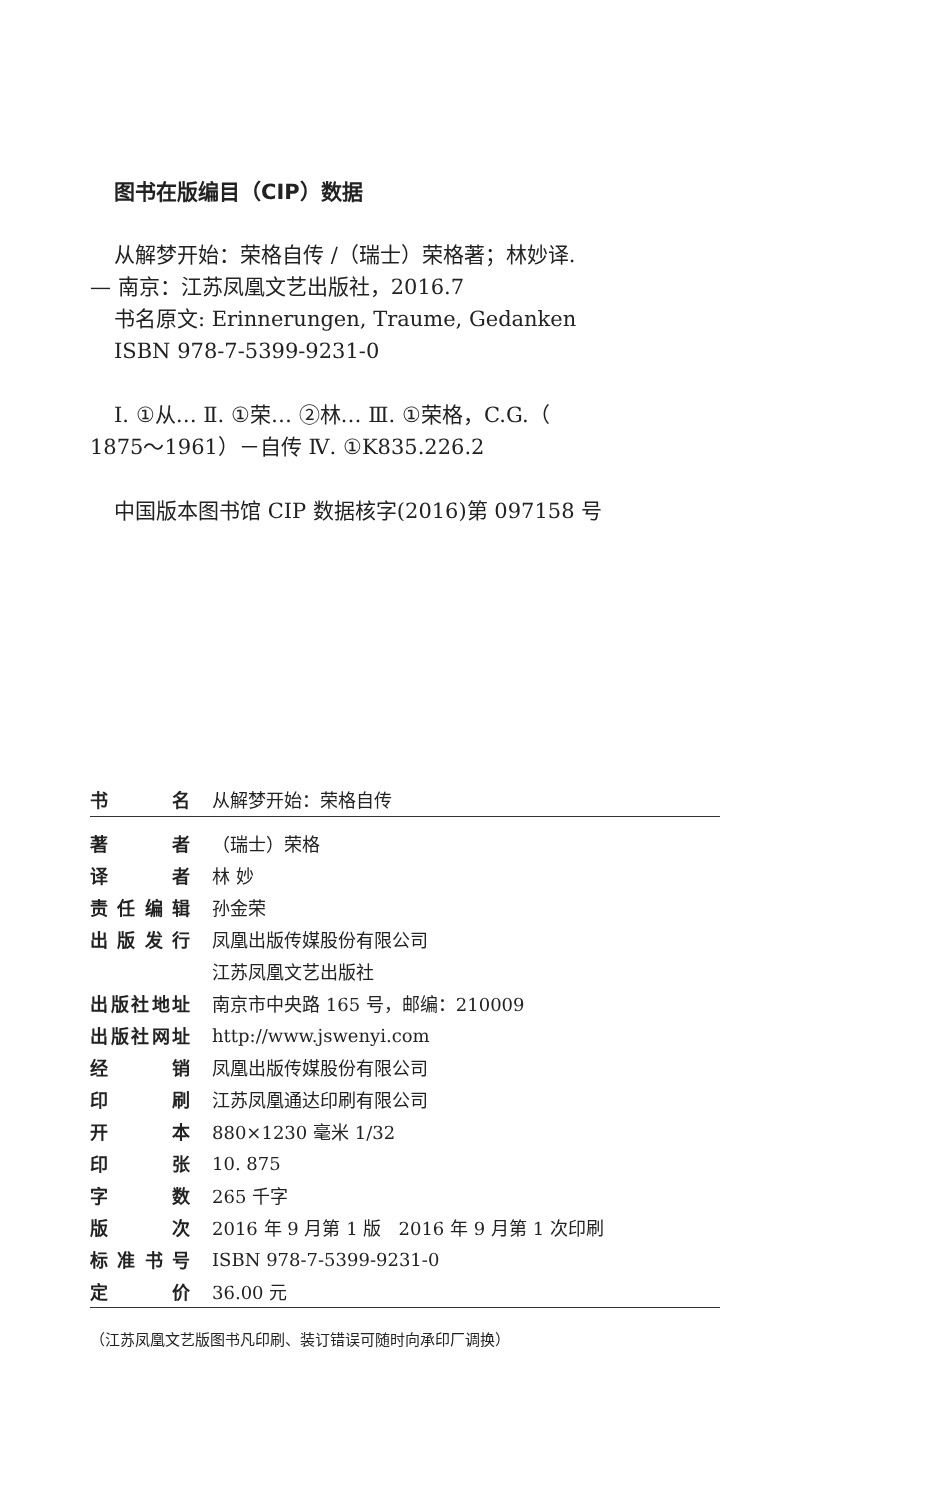图书在版编目（CIP）数据
从解梦开始：荣格自传 /（瑞士）荣格著；林妙译.
— 南京：江苏凤凰文艺出版社，2016.7
书名原文: Erinnerungen, Traume, Gedanken
ISBN 978-7-5399-9231-0
Ⅰ. ①从… Ⅱ. ①荣… ②林… Ⅲ. ①荣格，C.G.（
1875～1961）－自传 Ⅳ. ①K835.226.2
中国版本图书馆 CIP 数据核字(2016)第 097158 号
| 书名 | 从解梦开始：荣格自传 |
| 著者 | （瑞士）荣格 |
| 译者 | 林 妙 |
| 责任编辑 | 孙金荣 |
| 出版发行 | 凤凰出版传媒股份有限公司 |
| | 江苏凤凰文艺出版社 |
| 出版社地址 | 南京市中央路 165 号，邮编：210009 |
| 出版社网址 | http://www.jswenyi.com |
| 经销 | 凤凰出版传媒股份有限公司 |
| 印刷 | 江苏凤凰通达印刷有限公司 |
| 开本 | 880×1230 毫米 1/32 |
| 印张 | 10. 875 |
| 字数 | 265 千字 |
| 版次 | 2016 年 9 月第 1 版 2016 年 9 月第 1 次印刷 |
| 标准书号 | ISBN 978-7-5399-9231-0 |
| 定价 | 36.00 元 |
（江苏凤凰文艺版图书凡印刷、装订错误可随时向承印厂调换）